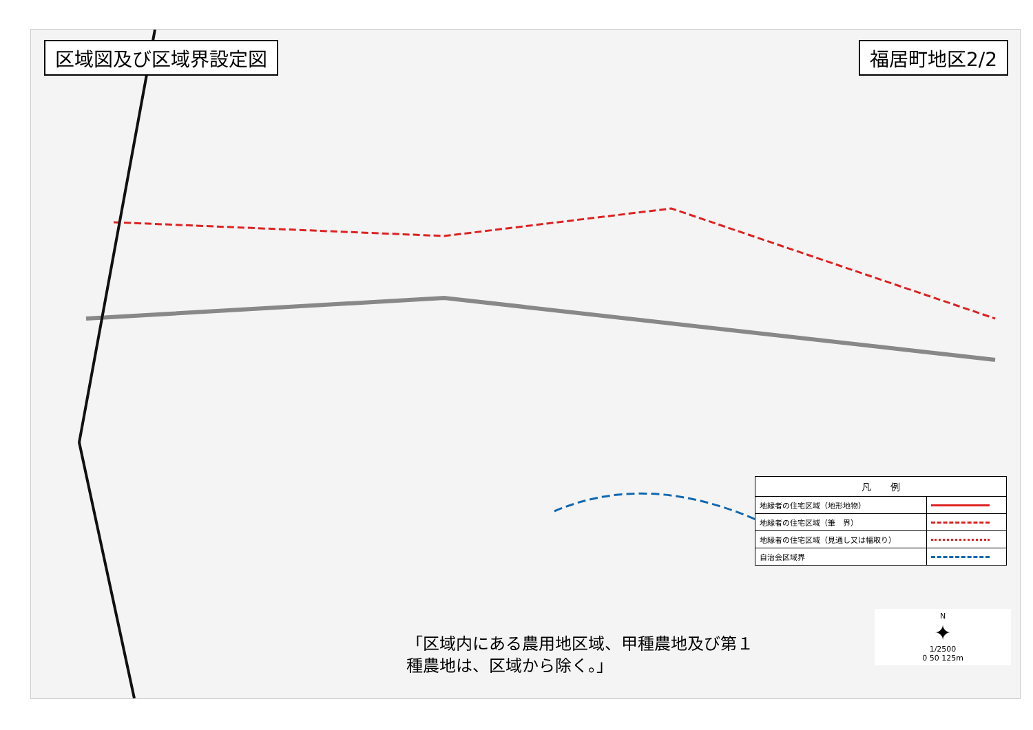区域図及び区域界設定図 福居町地区2/2
| 凡 例 | |
| --- | --- |
| 地縁者の住宅区域（地形地物） | |
| 地縁者の住宅区域（筆 界） | |
| 地縁者の住宅区域（見通し又は幅取り） | |
| 自治会区域界 | |
「区域内にある農用地区域、甲種農地及び第１
種農地は、区域から除く。」
N
✦
1/2500
0 50 125m